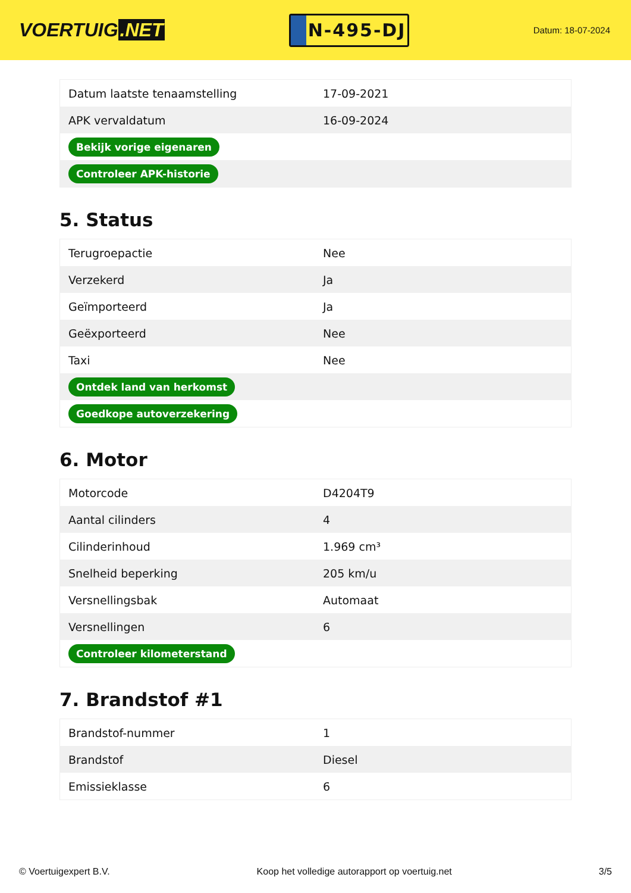VOERTUIG.NET
N-495-DJ
Datum: 18-07-2024
| Datum laatste tenaamstelling | 17-09-2021 |
| APK vervaldatum | 16-09-2024 |
| Bekijk vorige eigenaren | |
| Controleer APK-historie | |
5. Status
| Terugroepactie | Nee |
| Verzekerd | Ja |
| Geïmporteerd | Ja |
| Geëxporteerd | Nee |
| Taxi | Nee |
| Ontdek land van herkomst | |
| Goedkope autoverzekering | |
6. Motor
| Motorcode | D4204T9 |
| Aantal cilinders | 4 |
| Cilinderinhoud | 1.969 cm³ |
| Snelheid beperking | 205 km/u |
| Versnellingsbak | Automaat |
| Versnellingen | 6 |
| Controleer kilometerstand | |
7. Brandstof #1
| Brandstof-nummer | 1 |
| Brandstof | Diesel |
| Emissieklasse | 6 |
© Voertuigexpert B.V. Koop het volledige autorapport op voertuig.net 3/5